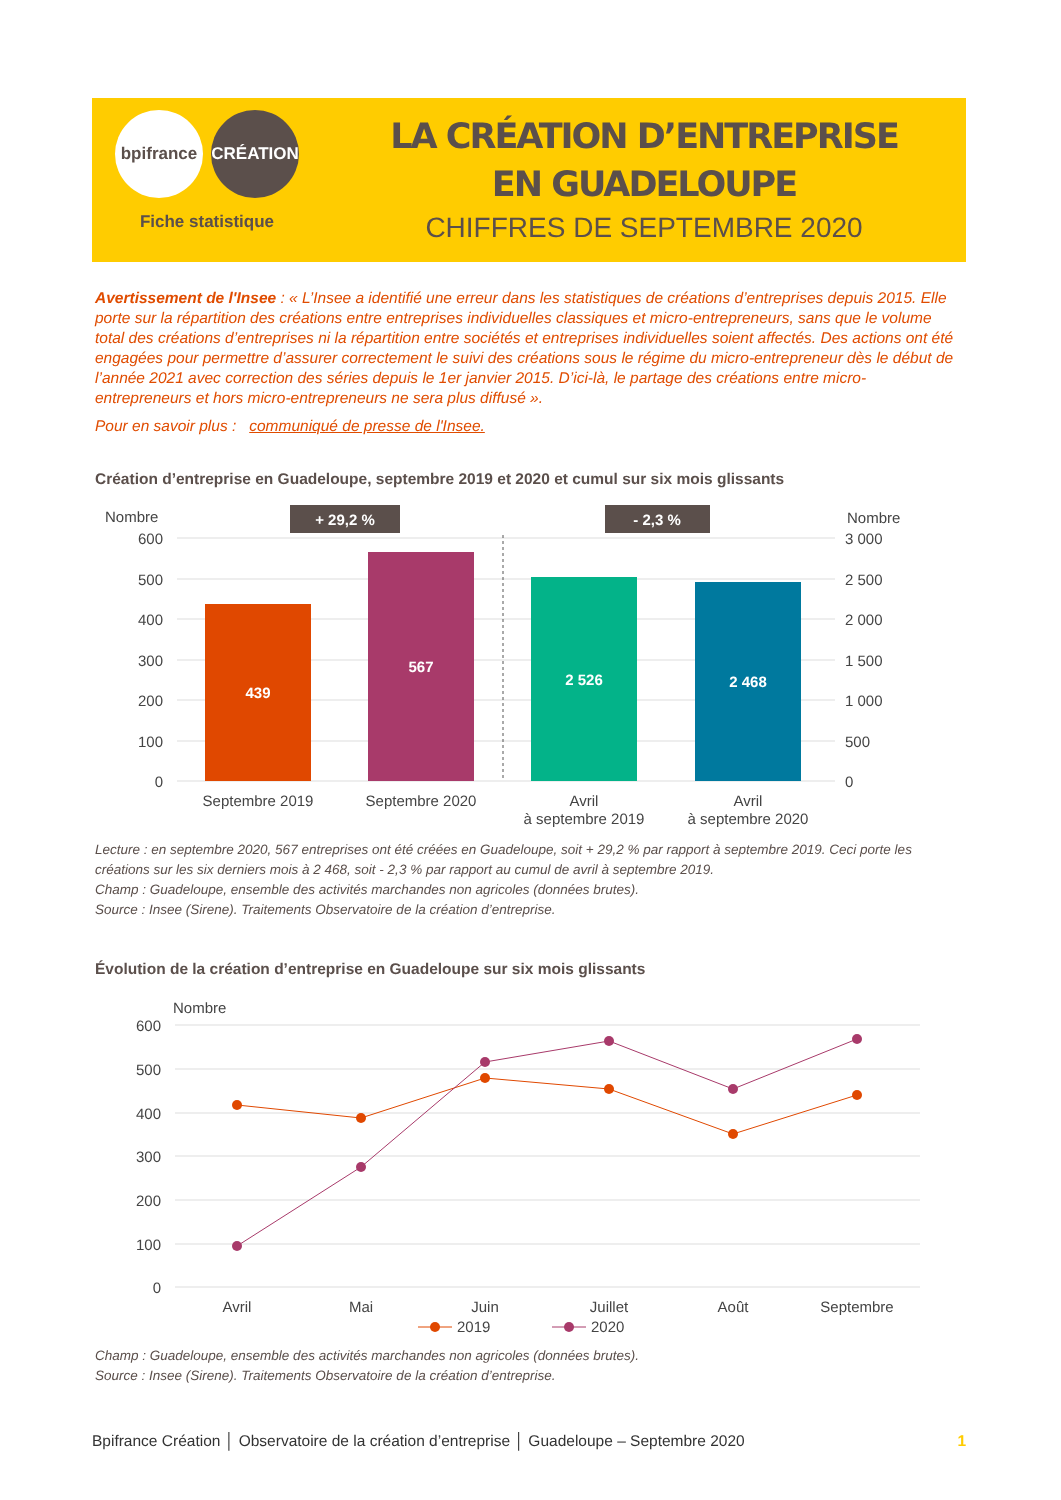bpifrance CRÉATION
Fiche statistique
LA CRÉATION D’ENTREPRISE
EN GUADELOUPE
CHIFFRES DE SEPTEMBRE 2020
Avertissement de l'Insee : « L’Insee a identifié une erreur dans les statistiques de créations d’entreprises depuis 2015. Elle porte sur la répartition des créations entre entreprises individuelles classiques et micro-entrepreneurs, sans que le volume total des créations d’entreprises ni la répartition entre sociétés et entreprises individuelles soient affectés. Des actions ont été engagées pour permettre d’assurer correctement le suivi des créations sous le régime du micro-entrepreneur dès le début de l’année 2021 avec correction des séries depuis le 1er janvier 2015. D’ici-là, le partage des créations entre micro-entrepreneurs et hors micro-entrepreneurs ne sera plus diffusé ».
Pour en savoir plus : communiqué de presse de l'Insee.
Création d’entreprise en Guadeloupe, septembre 2019 et 2020 et cumul sur six mois glissants
Nombre
Nombre
600
500
400
300
200
100
0
3 000
2 500
2 000
1 500
1 000
500
0
+ 29,2 %
- 2,3 %
439
567
2 526
2 468
Septembre 2019
Septembre 2020
Avril
à septembre 2019
Avril
à septembre 2020
Lecture : en septembre 2020, 567 entreprises ont été créées en Guadeloupe, soit + 29,2 % par rapport à septembre 2019. Ceci porte les créations sur les six derniers mois à 2 468, soit - 2,3 % par rapport au cumul de avril à septembre 2019.
Champ : Guadeloupe, ensemble des activités marchandes non agricoles (données brutes).
Source : Insee (Sirene). Traitements Observatoire de la création d’entreprise.
Évolution de la création d’entreprise en Guadeloupe sur six mois glissants
Nombre
600
500
400
300
200
100
0
Avril
Mai
Juin
Juillet
Août
Septembre
2019
2020
Champ : Guadeloupe, ensemble des activités marchandes non agricoles (données brutes).
Source : Insee (Sirene). Traitements Observatoire de la création d’entreprise.
Bpifrance Création │ Observatoire de la création d’entreprise │ Guadeloupe – Septembre 2020 1